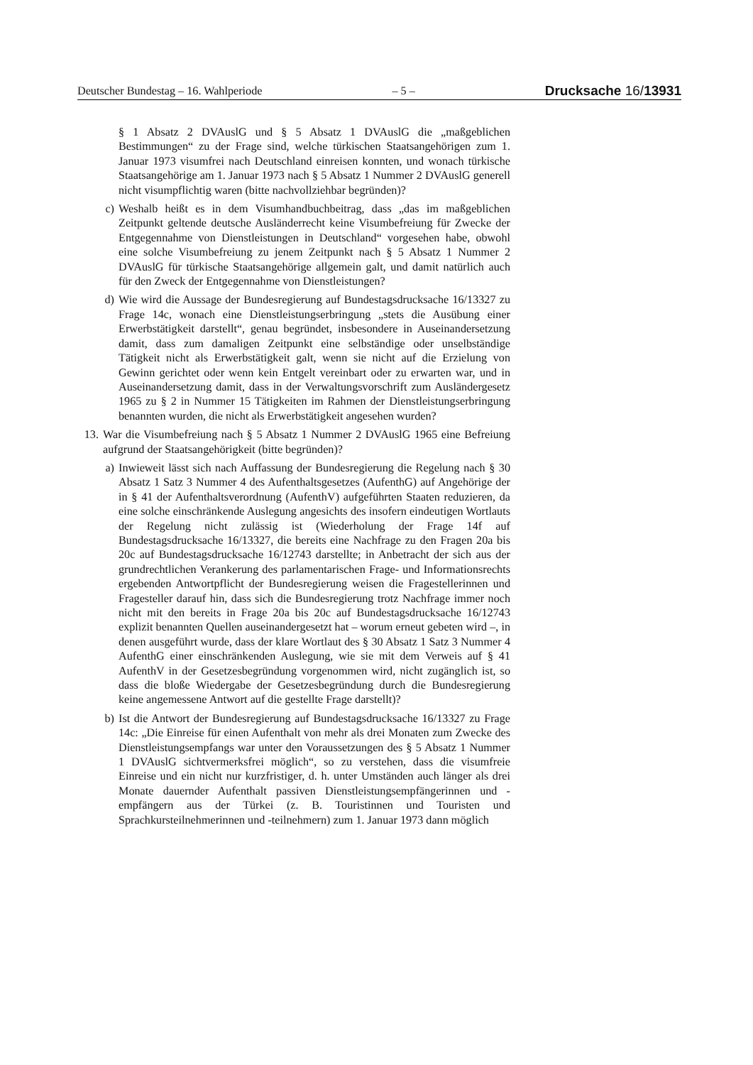Deutscher Bundestag – 16. Wahlperiode – 5 – Drucksache 16/13931
§ 1 Absatz 2 DVAuslG und § 5 Absatz 1 DVAuslG die „maßgeblichen Bestimmungen“ zu der Frage sind, welche türkischen Staatsangehörigen zum 1. Januar 1973 visumfrei nach Deutschland einreisen konnten, und wonach türkische Staatsangehörige am 1. Januar 1973 nach § 5 Absatz 1 Nummer 2 DVAuslG generell nicht visumpflichtig waren (bitte nachvollziehbar begründen)?
c) Weshalb heißt es in dem Visumhandbuchbeitrag, dass „das im maßgeblichen Zeitpunkt geltende deutsche Ausländerrecht keine Visumbefreiung für Zwecke der Entgegennahme von Dienstleistungen in Deutschland“ vorgesehen habe, obwohl eine solche Visumbefreiung zu jenem Zeitpunkt nach § 5 Absatz 1 Nummer 2 DVAuslG für türkische Staatsangehörige allgemein galt, und damit natürlich auch für den Zweck der Entgegennahme von Dienstleistungen?
d) Wie wird die Aussage der Bundesregierung auf Bundestagsdrucksache 16/13327 zu Frage 14c, wonach eine Dienstleistungserbringung „stets die Ausübung einer Erwerbstätigkeit darstellt“, genau begründet, insbesondere in Auseinandersetzung damit, dass zum damaligen Zeitpunkt eine selbständige oder unselbständige Tätigkeit nicht als Erwerbstätigkeit galt, wenn sie nicht auf die Erzielung von Gewinn gerichtet oder wenn kein Entgelt vereinbart oder zu erwarten war, und in Auseinandersetzung damit, dass in der Verwaltungsvorschrift zum Ausländergesetz 1965 zu § 2 in Nummer 15 Tätigkeiten im Rahmen der Dienstleistungserbringung benannten wurden, die nicht als Erwerbstätigkeit angesehen wurden?
13. War die Visumbefreiung nach § 5 Absatz 1 Nummer 2 DVAuslG 1965 eine Befreiung aufgrund der Staatsangehörigkeit (bitte begründen)?
a) Inwieweit lässt sich nach Auffassung der Bundesregierung die Regelung nach § 30 Absatz 1 Satz 3 Nummer 4 des Aufenthaltsgesetzes (AufenthG) auf Angehörige der in § 41 der Aufenthaltsverordnung (AufenthV) aufgeführten Staaten reduzieren, da eine solche einschränkende Auslegung angesichts des insofern eindeutigen Wortlauts der Regelung nicht zulässig ist (Wiederholung der Frage 14f auf Bundestagsdrucksache 16/13327, die bereits eine Nachfrage zu den Fragen 20a bis 20c auf Bundestagsdrucksache 16/12743 darstellte; in Anbetracht der sich aus der grundrechtlichen Verankerung des parlamentarischen Frage- und Informationsrechts ergebenden Antwortpflicht der Bundesregierung weisen die Fragestellerinnen und Fragesteller darauf hin, dass sich die Bundesregierung trotz Nachfrage immer noch nicht mit den bereits in Frage 20a bis 20c auf Bundestagsdrucksache 16/12743 explizit benannten Quellen auseinandergesetzt hat – worum erneut gebeten wird –, in denen ausgeführt wurde, dass der klare Wortlaut des § 30 Absatz 1 Satz 3 Nummer 4 AufenthG einer einschränkenden Auslegung, wie sie mit dem Verweis auf § 41 AufenthV in der Gesetzesbegründung vorgenommen wird, nicht zugänglich ist, so dass die bloße Wiedergabe der Gesetzesbegründung durch die Bundesregierung keine angemessene Antwort auf die gestellte Frage darstellt)?
b) Ist die Antwort der Bundesregierung auf Bundestagsdrucksache 16/13327 zu Frage 14c: „Die Einreise für einen Aufenthalt von mehr als drei Monaten zum Zwecke des Dienstleistungsempfangs war unter den Voraussetzungen des § 5 Absatz 1 Nummer 1 DVAuslG sichtvermerksfrei möglich“, so zu verstehen, dass die visumfreie Einreise und ein nicht nur kurzfristiger, d. h. unter Umständen auch länger als drei Monate dauernder Aufenthalt passiven Dienstleistungsempfängerinnen und -empfängern aus der Türkei (z. B. Touristinnen und Touristen und Sprachkursteilnehmerinnen und -teilnehmern) zum 1. Januar 1973 dann möglich